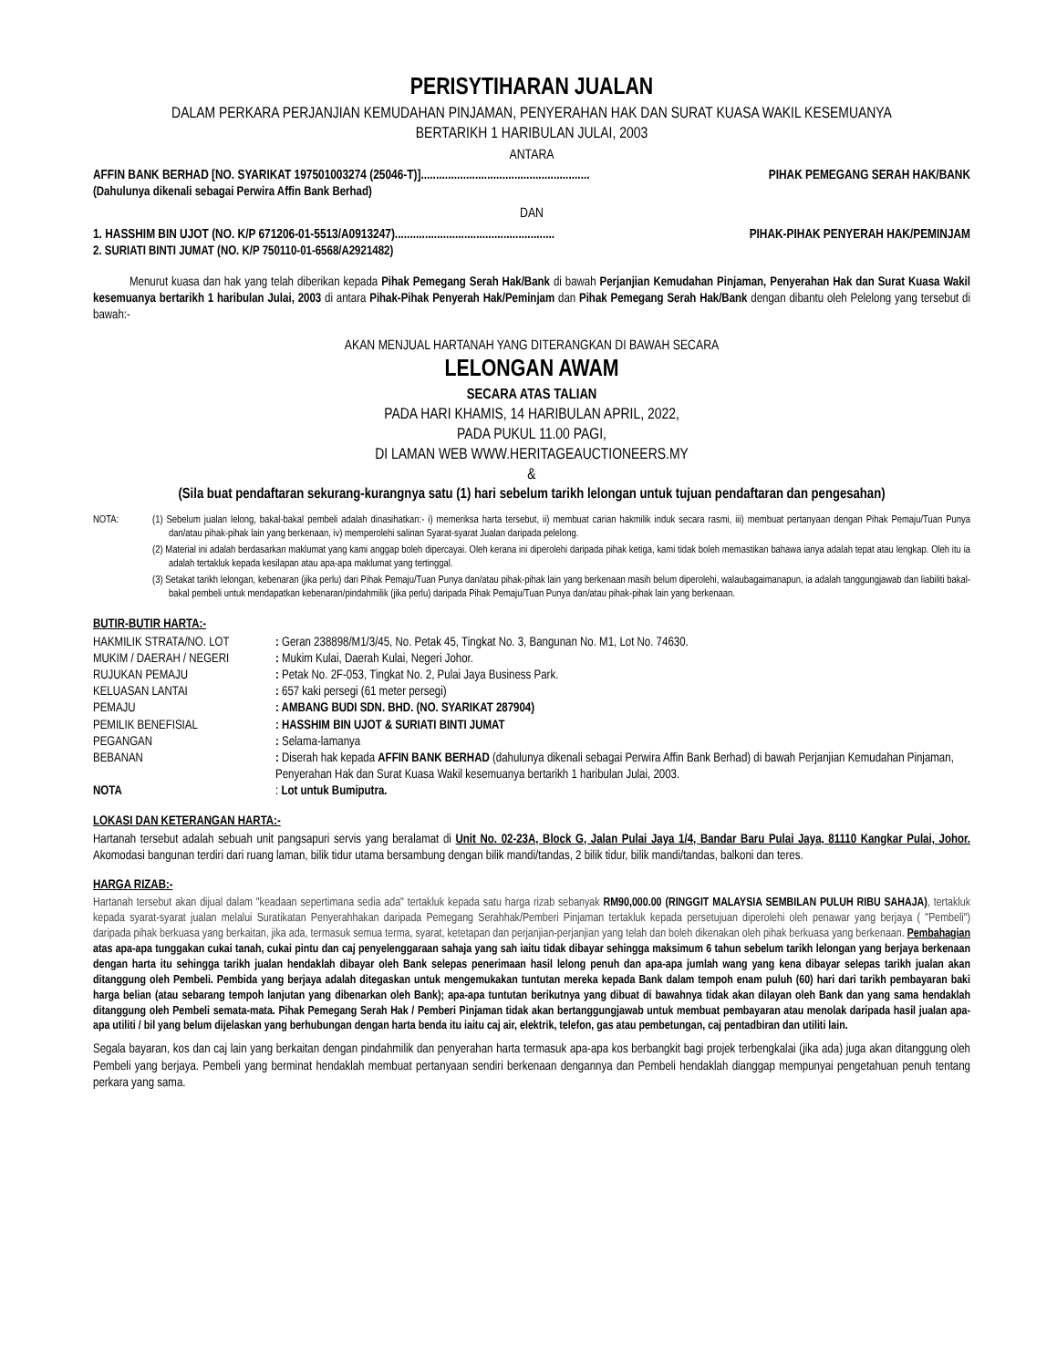PERISYTIHARAN JUALAN
DALAM PERKARA PERJANJIAN KEMUDAHAN PINJAMAN, PENYERAHAN HAK DAN SURAT KUASA WAKIL KESEMUANYA
BERTARIKH 1 HARIBULAN JULAI, 2003
ANTARA
AFFIN BANK BERHAD [NO. SYARIKAT 197501003274 (25046-T)]........................................................ PIHAK PEMEGANG SERAH HAK/BANK
(Dahulunya dikenali sebagai Perwira Affin Bank Berhad)
DAN
1. HASSHIM BIN UJOT (NO. K/P 671206-01-5513/A0913247)..................................................... PIHAK-PIHAK PENYERAH HAK/PEMINJAM
2. SURIATI BINTI JUMAT (NO. K/P 750110-01-6568/A2921482)
Menurut kuasa dan hak yang telah diberikan kepada Pihak Pemegang Serah Hak/Bank di bawah Perjanjian Kemudahan Pinjaman, Penyerahan Hak dan Surat Kuasa Wakil kesemuanya bertarikh 1 haribulan Julai, 2003 di antara Pihak-Pihak Penyerah Hak/Peminjam dan Pihak Pemegang Serah Hak/Bank dengan dibantu oleh Pelelong yang tersebut di bawah:-
AKAN MENJUAL HARTANAH YANG DITERANGKAN DI BAWAH SECARA
LELONGAN AWAM
SECARA ATAS TALIAN
PADA HARI KHAMIS, 14 HARIBULAN APRIL, 2022,
PADA PUKUL 11.00 PAGI,
DI LAMAN WEB WWW.HERITAGEAUCTIONEERS.MY
&
(Sila buat pendaftaran sekurang-kurangnya satu (1) hari sebelum tarikh lelongan untuk tujuan pendaftaran dan pengesahan)
NOTA: (1) Sebelum jualan lelong, bakal-bakal pembeli adalah dinasihatkan:- i) memeriksa harta tersebut, ii) membuat carian hakmilik induk secara rasmi, iii) membuat pertanyaan dengan Pihak Pemaju/Tuan Punya dan/atau pihak-pihak lain yang berkenaan, iv) memperolehi salinan Syarat-syarat Jualan daripada pelelong.
(2) Material ini adalah berdasarkan maklumat yang kami anggap boleh dipercayai. Oleh kerana ini diperolehi daripada pihak ketiga, kami tidak boleh memastikan bahawa ianya adalah tepat atau lengkap. Oleh itu ia adalah tertakluk kepada kesilapan atau apa-apa maklumat yang tertinggal.
(3) Setakat tarikh lelongan, kebenaran (jika perlu) dari Pihak Pemaju/Tuan Punya dan/atau pihak-pihak lain yang berkenaan masih belum diperolehi, walaubagaimanapun, ia adalah tanggungjawab dan liabiliti bakal-bakal pembeli untuk mendapatkan kebenaran/pindahmilik (jika perlu) daripada Pihak Pemaju/Tuan Punya dan/atau pihak-pihak lain yang berkenaan.
BUTIR-BUTIR HARTA:-
| HAKMILIK STRATA/NO. LOT | : Geran 238898/M1/3/45, No. Petak 45, Tingkat No. 3, Bangunan No. M1, Lot No. 74630. |
| MUKIM / DAERAH / NEGERI | : Mukim Kulai, Daerah Kulai, Negeri Johor. |
| RUJUKAN PEMAJU | : Petak No. 2F-053, Tingkat No. 2, Pulai Jaya Business Park. |
| KELUASAN LANTAI | : 657 kaki persegi (61 meter persegi) |
| PEMAJU | : AMBANG BUDI SDN. BHD. (NO. SYARIKAT 287904) |
| PEMILIK BENEFISIAL | : HASSHIM BIN UJOT & SURIATI BINTI JUMAT |
| PEGANGAN | : Selama-lamanya |
| BEBANAN | : Diserah hak kepada AFFIN BANK BERHAD (dahulunya dikenali sebagai Perwira Affin Bank Berhad) di bawah Perjanjian Kemudahan Pinjaman, Penyerahan Hak dan Surat Kuasa Wakil kesemuanya bertarikh 1 haribulan Julai, 2003. |
| NOTA | : Lot untuk Bumiputra. |
LOKASI DAN KETERANGAN HARTA:-
Hartanah tersebut adalah sebuah unit pangsapuri servis yang beralamat di Unit No. 02-23A, Block G, Jalan Pulai Jaya 1/4, Bandar Baru Pulai Jaya, 81110 Kangkar Pulai, Johor. Akomodasi bangunan terdiri dari ruang laman, bilik tidur utama bersambung dengan bilik mandi/tandas, 2 bilik tidur, bilik mandi/tandas, balkoni dan teres.
HARGA RIZAB:-
Hartanah tersebut akan dijual dalam "keadaan sepertimana sedia ada" tertakluk kepada satu harga rizab sebanyak RM90,000.00 (RINGGIT MALAYSIA SEMBILAN PULUH RIBU SAHAJA), tertakluk kepada syarat-syarat jualan melalui Suratikatan Penyerahhakan daripada Pemegang Serahhak/Pemberi Pinjaman tertakluk kepada persetujuan diperolehi oleh penawar yang berjaya ( "Pembeli") daripada pihak berkuasa yang berkaitan, jika ada, termasuk semua terma, syarat, ketetapan dan perjanjian-perjanjian yang telah dan boleh dikenakan oleh pihak berkuasa yang berkenaan. Pembahagian atas apa-apa tunggakan cukai tanah, cukai pintu dan caj penyelenggaraan sahaja yang sah iaitu tidak dibayar sehingga maksimum 6 tahun sebelum tarikh lelongan yang berjaya berkenaan dengan harta itu sehingga tarikh jualan hendaklah dibayar oleh Bank selepas penerimaan hasil lelong penuh dan apa-apa jumlah wang yang kena dibayar selepas tarikh jualan akan ditanggung oleh Pembeli. Pembida yang berjaya adalah ditegaskan untuk mengemukakan tuntutan mereka kepada Bank dalam tempoh enam puluh (60) hari dari tarikh pembayaran baki harga belian (atau sebarang tempoh lanjutan yang dibenarkan oleh Bank); apa-apa tuntutan berikutnya yang dibuat di bawahnya tidak akan dilayan oleh Bank dan yang sama hendaklah ditanggung oleh Pembeli semata-mata. Pihak Pemegang Serah Hak / Pemberi Pinjaman tidak akan bertanggungjawab untuk membuat pembayaran atau menolak daripada hasil jualan apa-apa utiliti / bil yang belum dijelaskan yang berhubungan dengan harta benda itu iaitu caj air, elektrik, telefon, gas atau pembetungan, caj pentadbiran dan utiliti lain.
Segala bayaran, kos dan caj lain yang berkaitan dengan pindahmilik dan penyerahan harta termasuk apa-apa kos berbangkit bagi projek terbengkalai (jika ada) juga akan ditanggung oleh Pembeli yang berjaya. Pembeli yang berminat hendaklah membuat pertanyaan sendiri berkenaan dengannya dan Pembeli hendaklah dianggap mempunyai pengetahuan penuh tentang perkara yang sama.